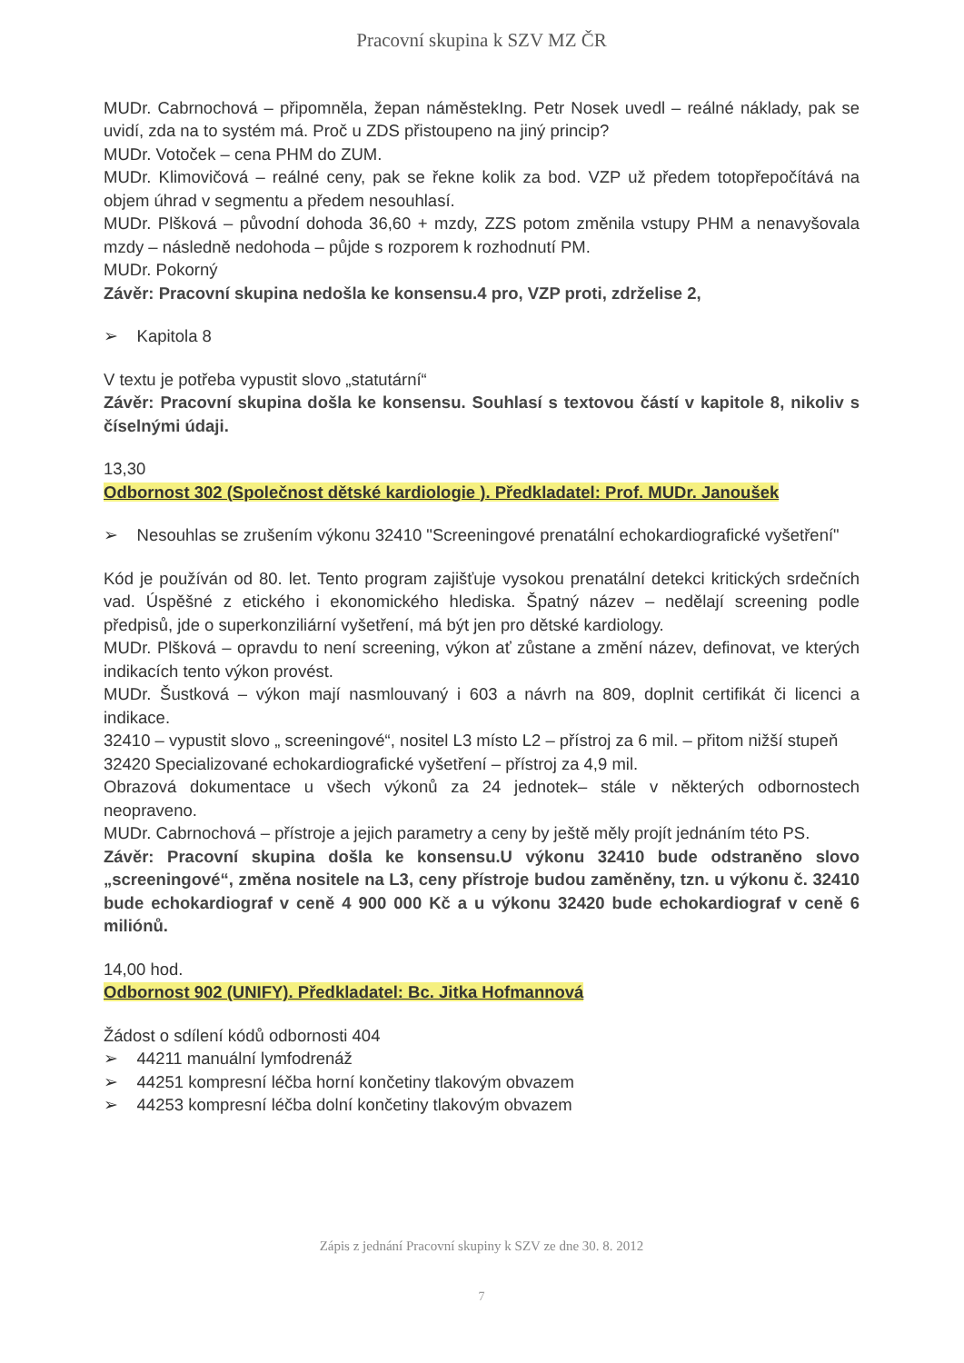Pracovní skupina k SZV MZ ČR
MUDr. Cabrnochová – připomněla, žepan náměstekIng. Petr Nosek uvedl – reálné náklady, pak se uvidí, zda na to systém má. Proč u ZDS přistoupeno na jiný princip?
MUDr. Votoček – cena PHM do ZUM.
MUDr. Klimovičová – reálné ceny, pak se řekne kolik za bod. VZP už předem totopřepočítává na objem úhrad v segmentu a předem nesouhlasí.
MUDr. Plšková – původní dohoda 36,60 + mzdy, ZZS potom změnila vstupy PHM a nenavyšovala mzdy – následně nedohoda – půjde s rozporem k rozhodnutí PM.
MUDr. Pokorný
Závěr: Pracovní skupina nedošla ke konsensu.4 pro, VZP proti, zdrželise 2,
➢ Kapitola 8
V textu je potřeba vypustit slovo „statutární“
Závěr: Pracovní skupina došla ke konsensu. Souhlasí s textovou částí v kapitole 8, nikoliv s číselnými údaji.
13,30
Odbornost 302 (Společnost dětské kardiologie ). Předkladatel: Prof. MUDr. Janoušek
➢ Nesouhlas se zrušením výkonu 32410 "Screeningové prenatální echokardiografické vyšetření"
Kód je používán od 80. let. Tento program zajišťuje vysokou prenatální detekci kritických srdečních vad. Úspěšné z etického i ekonomického hlediska. Špatný název – nedělají screening podle předpisů, jde o superkonziliární vyšetření, má být jen pro dětské kardiology.
MUDr. Plšková – opravdu to není screening, výkon ať zůstane a změní název, definovat, ve kterých indikacích tento výkon provést.
MUDr. Šustková – výkon mají nasmlouvaný i 603 a návrh na 809, doplnit certifikát či licenci a indikace.
32410 – vypustit slovo „ screeningové“, nositel L3 místo L2 – přístroj za 6 mil. – přitom nižší stupeň
32420 Specializované echokardiografické vyšetření – přístroj za 4,9 mil.
Obrazová dokumentace u všech výkonů za 24 jednotek– stále v některých odbornostech neopraveno.
MUDr. Cabrnochová – přístroje a jejich parametry a ceny by ještě měly projít jednáním této PS.
Závěr: Pracovní skupina došla ke konsensu.U výkonu 32410 bude odstraněno slovo „screeningové“, změna nositele na L3, ceny přístroje budou zaměněny, tzn. u výkonu č. 32410 bude echokardiograf v ceně 4 900 000 Kč a u výkonu 32420 bude echokardiograf v ceně 6 miliónů.
14,00 hod.
Odbornost 902 (UNIFY). Předkladatel: Bc. Jitka Hofmannová
Žádost o sdílení kódů odbornosti 404
➢ 44211 manuální lymfodrenáž
➢ 44251 kompresní léčba horní končetiny tlakovým obvazem
➢ 44253 kompresní léčba dolní končetiny tlakovým obvazem
Zápis z jednání Pracovní skupiny k SZV ze dne 30. 8. 2012
7